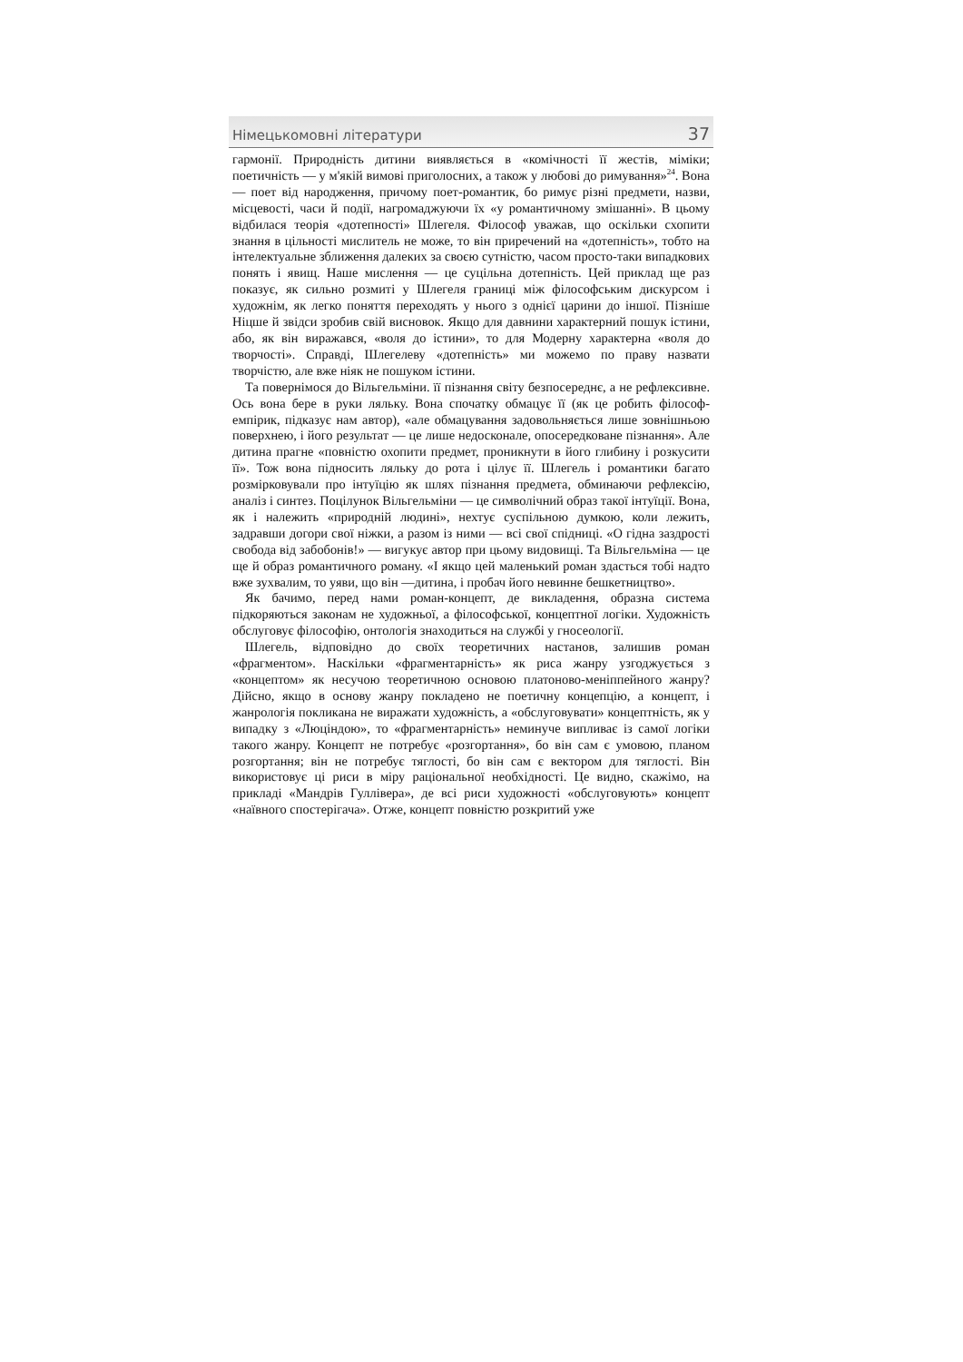Німецькомовні літератури 37
гармонії. Природність дитини виявляється в «комічності її жестів, міміки; поетичність — у м'якій вимові приголосних, а також у любові до римування»<sup>24</sup>. Вона — поет від народження, причому поет-романтик, бо римує різні предмети, назви, місцевості, часи й події, нагромаджуючи їх «у романтичному змішанні». В цьому відбилася теорія «дотепності» Шлегеля. Філософ уважав, що оскільки схопити знання в цільності мислитель не може, то він приречений на «дотепність», тобто на інтелектуальне зближення далеких за своєю сутністю, часом просто-таки випадкових понять і явищ. Наше мислення — це суцільна дотепність. Цей приклад ще раз показує, як сильно розмиті у Шлегеля границі між філософським дискурсом і художнім, як легко поняття переходять у нього з однієї царини до іншої. Пізніше Ніцше й звідси зробив свій висновок. Якщо для давнини характерний пошук істини, або, як він виражався, «воля до істини», то для Модерну характерна «воля до творчості». Справді, Шлегелеву «дотепність» ми можемо по праву назвати творчістю, але вже ніяк не пошуком істини.
Та повернімося до Вільгельміни. її пізнання світу безпосереднє, а не рефлексивне. Ось вона бере в руки ляльку. Вона спочатку обмацує її (як це робить філософ-емпірик, підказує нам автор), «але обмацування задовольняється лише зовнішньою поверхнею, і його результат — це лише недосконале, опосередковане пізнання». Але дитина прагне «повністю охопити предмет, проникнути в його глибину і розкусити її». Тож вона підносить ляльку до рота і цілує її. Шлегель і романтики багато розмірковували про інтуїцію як шлях пізнання предмета, обминаючи рефлексію, аналіз і синтез. Поцілунок Вільгельміни — це символічний образ такої інтуїції. Вона, як і належить «природній людині», нехтує суспільною думкою, коли лежить, задравши догори свої ніжки, а разом із ними — всі свої спідниці. «О гідна заздрості свобода від забобонів!» — вигукує автор при цьому видовищі. Та Вільгельміна — це ще й образ романтичного роману. «І якщо цей маленький роман здасться тобі надто вже зухвалим, то уяви, що він —дитина, і пробач його невинне бешкетництво».
Як бачимо, перед нами роман-концепт, де викладення, образна система підкоряються законам не художньої, а філософської, концептної логіки. Художність обслуговує філософію, онтологія знаходиться на службі у гносеології.
Шлегель, відповідно до своїх теоретичних настанов, залишив роман «фрагментом». Наскільки «фрагментарність» як риса жанру узгоджується з «концептом» як несучою теоретичною основою платоново-меніппейного жанру? Дійсно, якщо в основу жанру покладено не поетичну концепцію, а концепт, і жанрологія покликана не виражати художність, а «обслуговувати» концептність, як у випадку з «Люціндою», то «фрагментарність» неминуче випливає із самої логіки такого жанру. Концепт не потребує «розгортання», бо він сам є умовою, планом розгортання; він не потребує тяглості, бо він сам є вектором для тяглості. Він використовує ці риси в міру раціональної необхідності. Це видно, скажімо, на прикладі «Мандрів Гуллівера», де всі риси художності «обслуговують» концепт «наївного спостерігача». Отже, концепт повністю розкритий уже